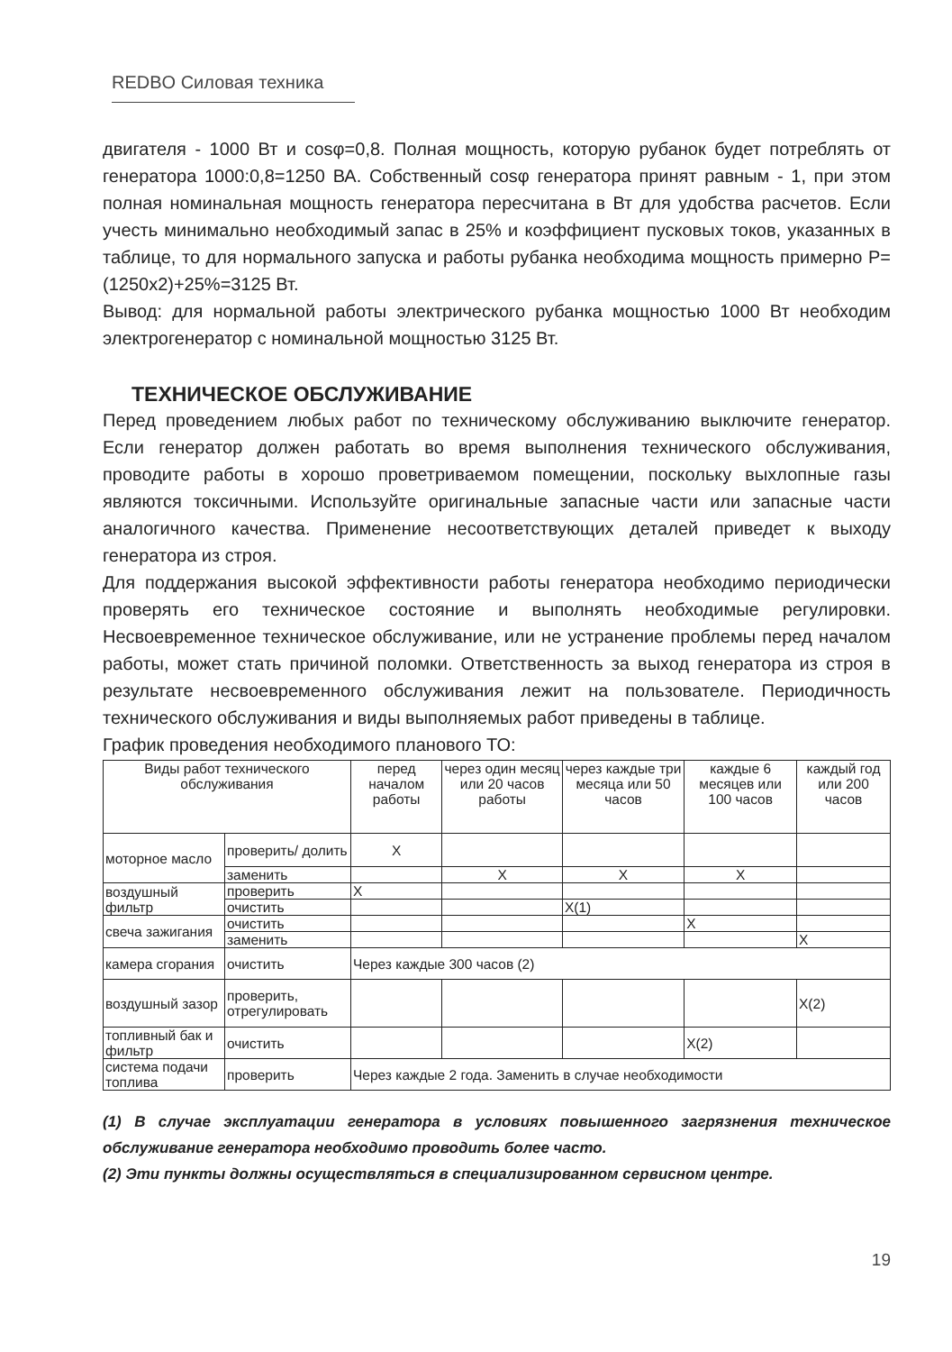REDBO Силовая техника
двигателя - 1000 Вт и cosφ=0,8. Полная мощность, которую рубанок будет потреблять от генератора 1000:0,8=1250 ВА. Собственный cosφ генератора принят равным - 1, при этом полная номинальная мощность генератора пересчитана в Вт для удобства расчетов. Если учесть минимально необходимый запас в 25% и коэффициент пусковых токов, указанных в таблице, то для нормального запуска и работы рубанка необходима мощность примерно P=(1250x2)+25%=3125 Вт.
Вывод: для нормальной работы электрического рубанка мощностью 1000 Вт необходим электрогенератор с номинальной мощностью 3125 Вт.
ТЕХНИЧЕСКОЕ ОБСЛУЖИВАНИЕ
Перед проведением любых работ по техническому обслуживанию выключите генератор. Если генератор должен работать во время выполнения технического обслуживания, проводите работы в хорошо проветриваемом помещении, поскольку выхлопные газы являются токсичными. Используйте оригинальные запасные части или запасные части аналогичного качества. Применение несоответствующих деталей приведет к выходу генератора из строя.
Для поддержания высокой эффективности работы генератора необходимо периодически проверять его техническое состояние и выполнять необходимые регулировки. Несвоевременное техническое обслуживание, или не устранение проблемы перед началом работы, может стать причиной поломки. Ответственность за выход генератора из строя в результате несвоевременного обслуживания лежит на пользователе. Периодичность технического обслуживания и виды выполняемых работ приведены в таблице.
График проведения необходимого планового ТО:
| Виды работ технического обслуживания | | перед началом работы | через один месяц или 20 часов работы | через каждые три месяца или 50 часов | каждые 6 месяцев или 100 часов | каждый год или 200 часов |
| --- | --- | --- | --- | --- | --- | --- |
| моторное масло | проверить/ долить | X | | | | |
| | заменить | | X | X | X | |
| воздушный фильтр | проверить | X | | | | |
| | очистить | | | X(1) | | |
| свеча зажигания | очистить | | | | X | |
| | заменить | | | | | X |
| камера сгорания | очистить | Через каждые 300 часов (2) | | | | |
| воздушный зазор | проверить, отрегулировать | | | | | X(2) |
| топливный бак и фильтр | очистить | | | | X(2) | |
| система подачи топлива | проверить | Через каждые 2 года. Заменить в случае необходимости | | | | |
(1) В случае эксплуатации генератора в условиях повышенного загрязнения техническое обслуживание генератора необходимо проводить более часто.
(2) Эти пункты должны осуществляться в специализированном сервисном центре.
19